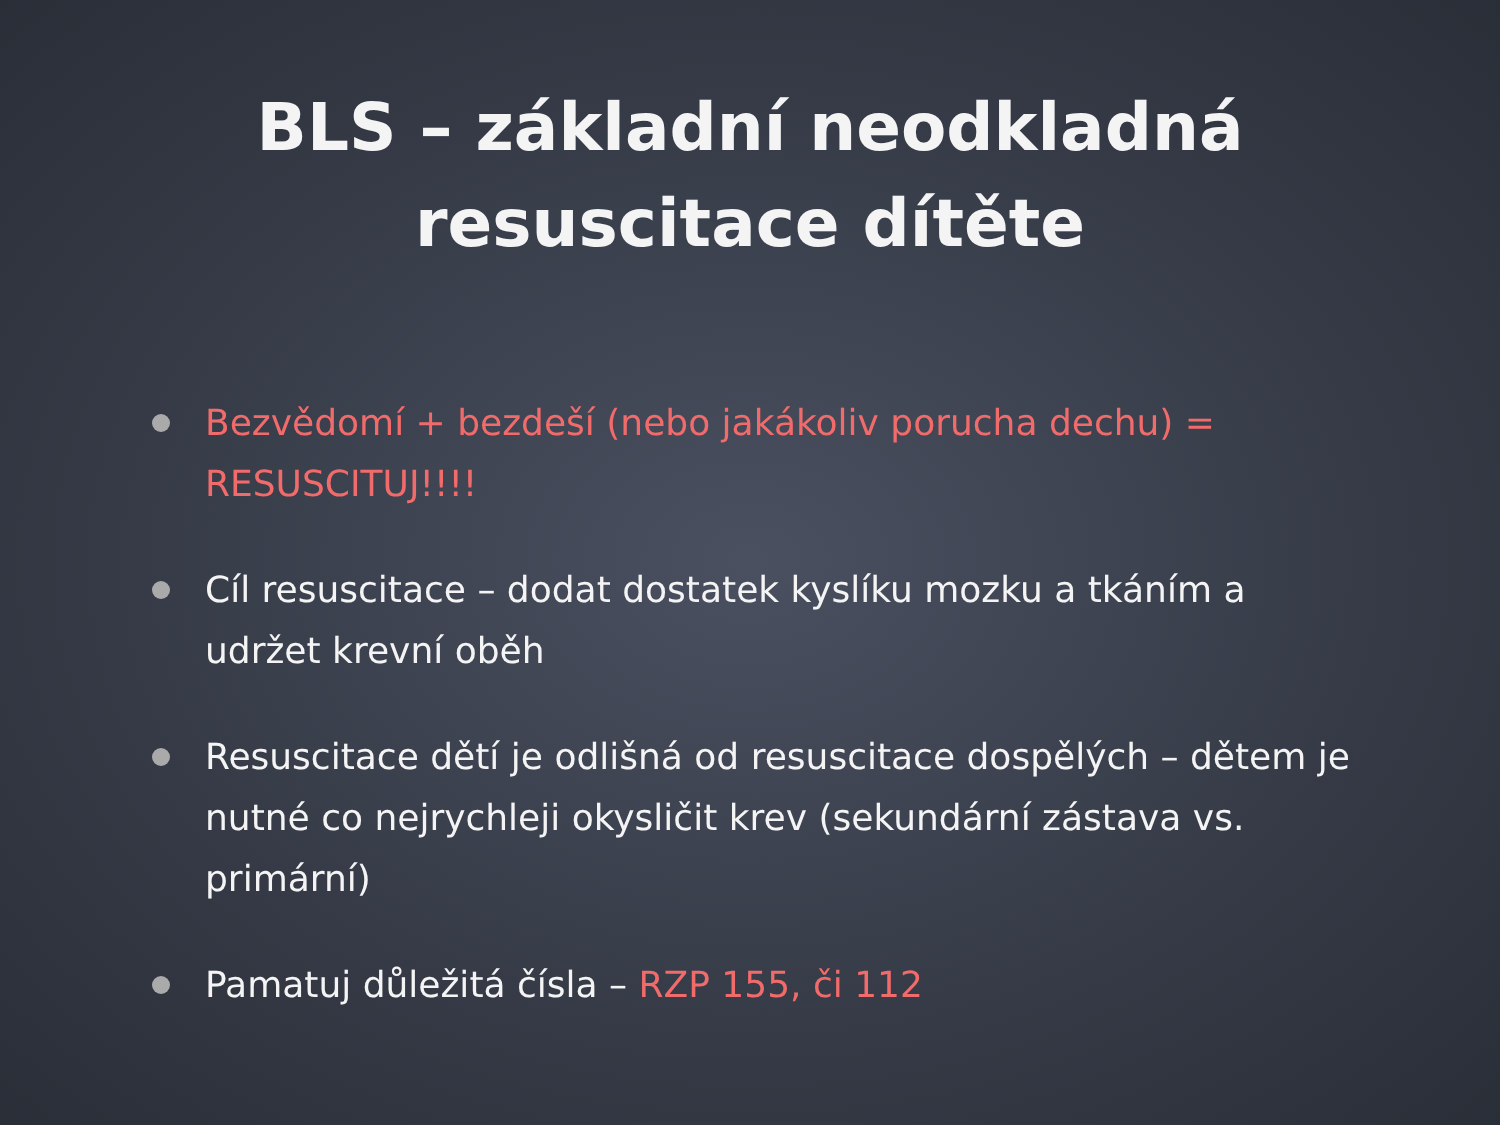BLS – základní neodkladná resuscitace dítěte
Bezvědomí + bezdeší (nebo jakákoliv porucha dechu) = RESUSCITUJ!!!!
Cíl resuscitace – dodat dostatek kyslíku mozku a tkáním a udržet krevní oběh
Resuscitace dětí je odlišná od resuscitace dospělých – dětem je nutné co nejrychleji okysličit krev (sekundární zástava vs. primární)
Pamatuj důležitá čísla – RZP 155, či 112